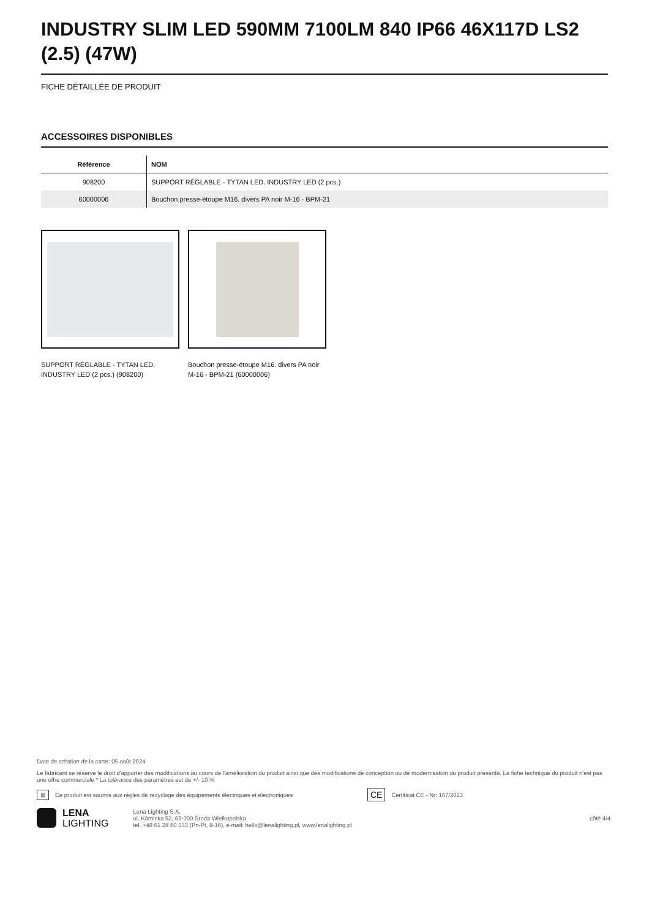INDUSTRY SLIM LED 590MM 7100LM 840 IP66 46X117D LS2 (2.5) (47W)
FICHE DÉTAILLÉE DE PRODUIT
ACCESSOIRES DISPONIBLES
| Référence | NOM |
| --- | --- |
| 908200 | SUPPORT RÉGLABLE - TYTAN LED. INDUSTRY LED (2 pcs.) |
| 60000006 | Bouchon presse-étoupe M16. divers PA noir M-16 - BPM-21 |
SUPPORT RÉGLABLE - TYTAN LED. INDUSTRY LED (2 pcs.) (908200)
Bouchon presse-étoupe M16. divers PA noir M-16 - BPM-21 (60000006)
Date de création de la carte: 05 août 2024
Le fabricant se réserve le droit d'apporter des modifications au cours de l'amélioration du produit ainsi que des modifications de conception ou de modernisation du produit présenté. La fiche technique du produit n'est pas une offre commerciale * La tolérance des paramètres est de +/- 10 %
⊠ Ce produit est soumis aux règles de recyclage des équipements électriques et électroniques CE Certificat CE - Nr: 167/2023
LENA
LIGHTING
Lena Lighting S.A.
ul. Kórnicka 52, 63-000 Środa Wielkopolska
tel. +48 61 28 60 333 (Pn-Pt, 8-16), e-mail: hello@lenalighting.pl, www.lenalighting.pl
côté 4/4